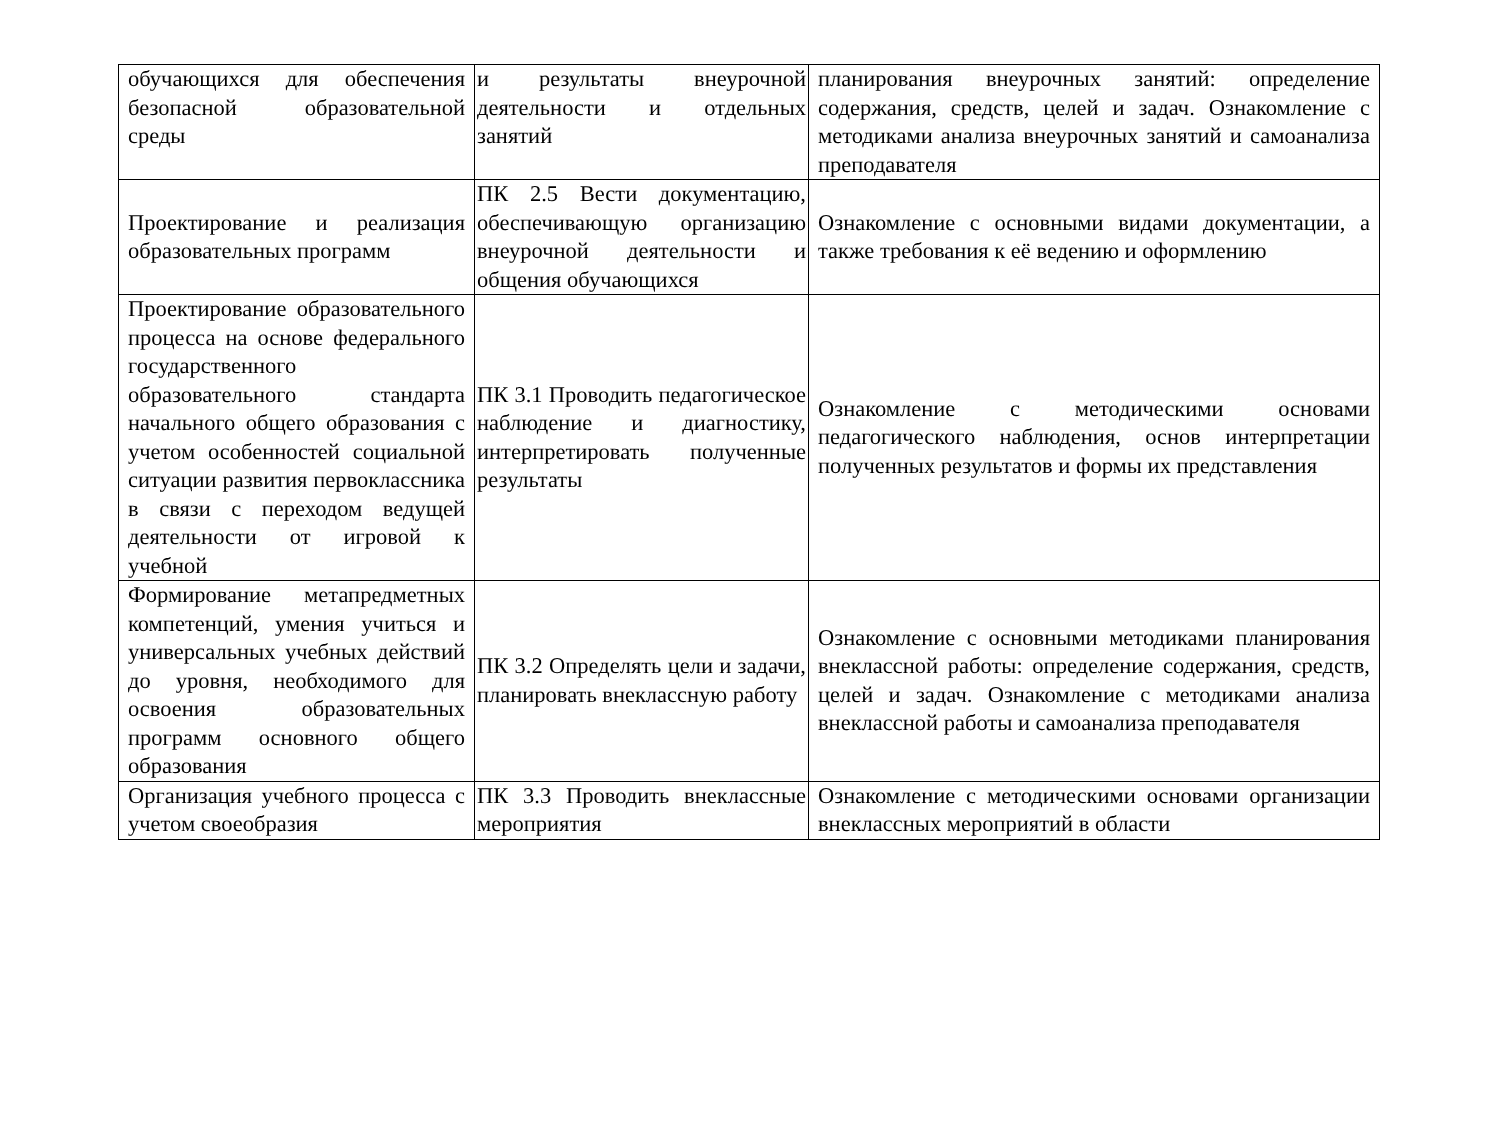| обучающихся для обеспечения безопасной образовательной среды | и результаты внеурочной деятельности и отдельных занятий | планирования внеурочных занятий: определение содержания, средств, целей и задач. Ознакомление с методиками анализа внеурочных занятий и самоанализа преподавателя |
| Проектирование и реализация образовательных программ | ПК 2.5 Вести документацию, обеспечивающую организацию внеурочной деятельности и общения обучающихся | Ознакомление с основными видами документации, а также требования к её ведению и оформлению |
| Проектирование образовательного процесса на основе федерального государственного образовательного стандарта начального общего образования с учетом особенностей социальной ситуации развития первоклассника в связи с переходом ведущей деятельности от игровой к учебной | ПК 3.1 Проводить педагогическое наблюдение и диагностику, интерпретировать полученные результаты | Ознакомление с методическими основами педагогического наблюдения, основ интерпретации полученных результатов и формы их представления |
| Формирование метапредметных компетенций, умения учиться и универсальных учебных действий до уровня, необходимого для освоения образовательных программ основного общего образования | ПК 3.2 Определять цели и задачи, планировать внеклассную работу | Ознакомление с основными методиками планирования внеклассной работы: определение содержания, средств, целей и задач. Ознакомление с методиками анализа внеклассной работы и самоанализа преподавателя |
| Организация учебного процесса с учетом своеобразия | ПК 3.3 Проводить внеклассные мероприятия | Ознакомление с методическими основами организации внеклассных мероприятий в области |